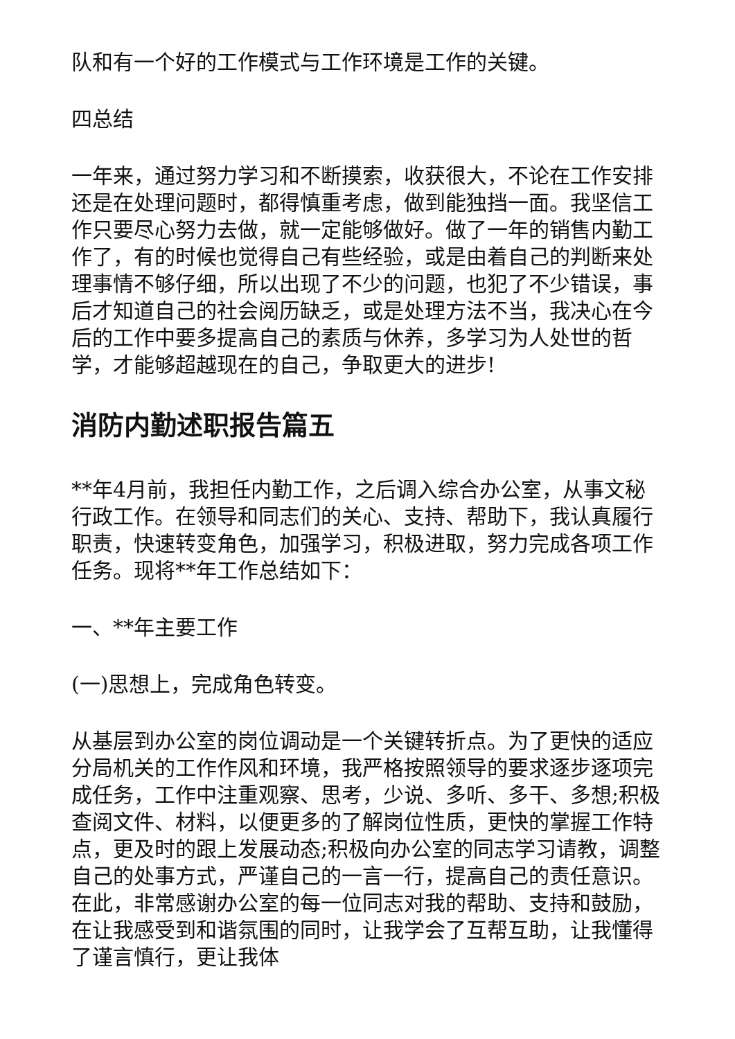队和有一个好的工作模式与工作环境是工作的关键。
四总结
一年来，通过努力学习和不断摸索，收获很大，不论在工作安排还是在处理问题时，都得慎重考虑，做到能独挡一面。我坚信工作只要尽心努力去做，就一定能够做好。做了一年的销售内勤工作了，有的时候也觉得自己有些经验，或是由着自己的判断来处理事情不够仔细，所以出现了不少的问题，也犯了不少错误，事后才知道自己的社会阅历缺乏，或是处理方法不当，我决心在今后的工作中要多提高自己的素质与休养，多学习为人处世的哲学，才能够超越现在的自己，争取更大的进步!
消防内勤述职报告篇五
**年4月前，我担任内勤工作，之后调入综合办公室，从事文秘行政工作。在领导和同志们的关心、支持、帮助下，我认真履行职责，快速转变角色，加强学习，积极进取，努力完成各项工作任务。现将**年工作总结如下：
一、**年主要工作
(一)思想上，完成角色转变。
从基层到办公室的岗位调动是一个关键转折点。为了更快的适应分局机关的工作作风和环境，我严格按照领导的要求逐步逐项完成任务，工作中注重观察、思考，少说、多听、多干、多想;积极查阅文件、材料，以便更多的了解岗位性质，更快的掌握工作特点，更及时的跟上发展动态;积极向办公室的同志学习请教，调整自己的处事方式，严谨自己的一言一行，提高自己的责任意识。在此，非常感谢办公室的每一位同志对我的帮助、支持和鼓励，在让我感受到和谐氛围的同时，让我学会了互帮互助，让我懂得了谨言慎行，更让我体